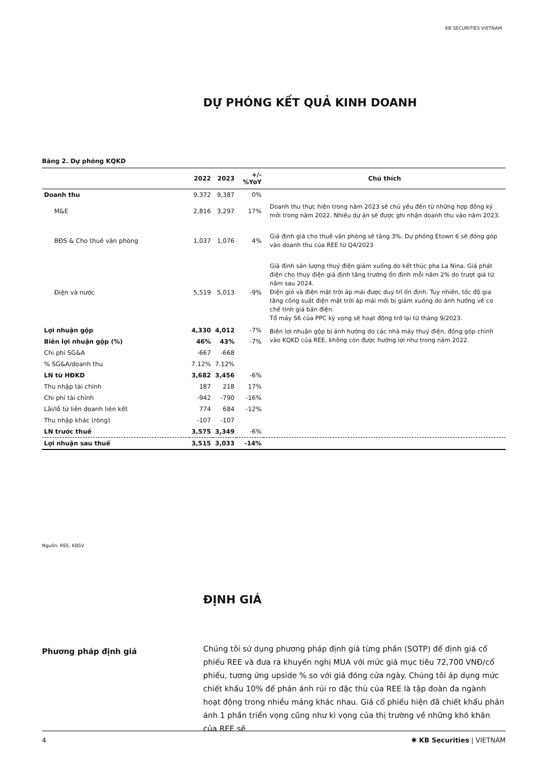KB SECURITIES VIETNAM
DỰ PHÓNG KẾT QUẢ KINH DOANH
Bảng 2. Dự phóng KQKD
| | 2022 | 2023 | +/-%YoY | Chú thích |
| --- | --- | --- | --- | --- |
| Doanh thu | 9,372 | 9,387 | 0% | |
| M&E | 2,816 | 3,297 | 17% | Doanh thu thực hiện trong năm 2023 sẽ chủ yếu đến từ những hợp đồng ký mới trong năm 2022. Nhiều dự án sẽ được ghi nhận doanh thu vào năm 2023. |
| BĐS & Cho thuê văn phòng | 1,037 | 1,076 | 4% | Giả định giá cho thuê văn phòng sẽ tăng 3%. Dự phóng Etown 6 sẽ đóng góp vào doanh thu của REE từ Q4/2023 |
| Điện và nước | 5,519 | 5,013 | -9% | Giả định sản lượng thuỷ điện giảm xuống do kết thúc pha La Nina. Giá phát điện cho thuỷ điện giả định tăng trưởng ổn định mỗi năm 2% do trượt giá từ năm sau 2024. Điện gió và điện mặt trời áp mái được duy trì ổn định. Tuy nhiên, tốc độ gia tăng công suất điện mặt trời áp mái mới bị giảm xuống do ảnh hưởng về cơ chế tính giá bán điện. Tổ máy S6 của PPC kỳ vọng sẽ hoạt động trở lại từ tháng 9/2023. |
| Lợi nhuận gộp | 4,330 | 4,012 | -7% | Biên lợi nhuận gộp bị ảnh hưởng do các nhà máy thuỷ điện, đóng góp chính vào KQKD của REE, không còn được hưởng lợi như trong năm 2022. |
| Biên lợi nhuận gộp (%) | 46% | 43% | -7% | |
| Chi phí SG&A | -667 | -668 | | |
| % SG&A/doanh thu | 7.12% | 7.12% | | |
| LN từ HĐKD | 3,682 | 3,456 | -6% | |
| Thu nhập tài chính | 187 | 218 | 17% | |
| Chi phí tài chính | -942 | -790 | -16% | |
| Lãi/lỗ từ liên doanh liên kết | 774 | 684 | -12% | |
| Thu nhập khác (ròng) | -107 | -107 | | |
| LN trước thuế | 3,575 | 3,349 | -6% | |
| Lợi nhuận sau thuế | 3,515 | 3,033 | -14% | |
Nguồn: REE, KBSV
ĐỊNH GIÁ
Phương pháp định giá
Chúng tôi sử dụng phương pháp định giá từng phần (SOTP) để định giá cổ phiếu REE và đưa ra khuyến nghị MUA với mức giá mục tiêu 72,700 VNĐ/cổ phiếu, tương ứng upside % so với giá đóng cửa ngày. Chúng tôi áp dụng mức chiết khấu 10% để phản ánh rủi ro đặc thù của REE là tập đoàn đa ngành hoạt động trong nhiều mảng khác nhau. Giá cổ phiếu hiện đã chiết khấu phản ánh 1 phần triển vọng cũng như kì vọng của thị trường về những khó khăn của REE sẽ
4 ✱ KB Securities | VIETNAM